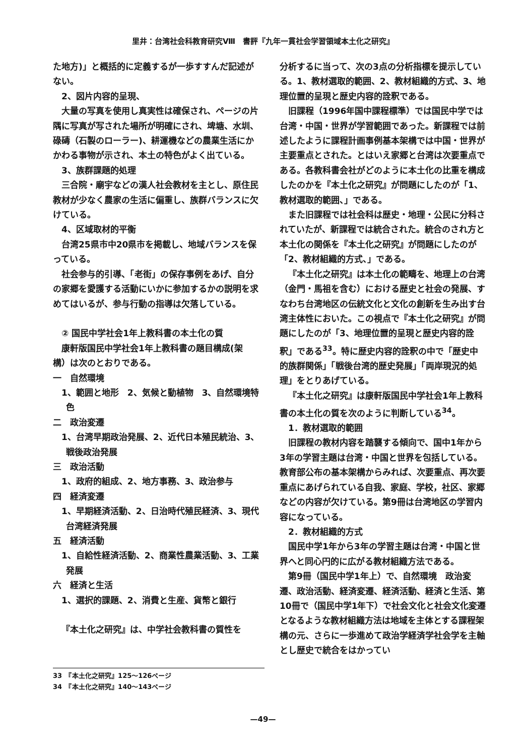里井：台湾社会科教育研究Ⅷ　書評『九年一貫社会学習領域本土化之研究』
た地方)」と概括的に定義するが一歩すすんだ記述がない。
2、図片内容的呈現、
大量の写真を使用し真実性は確保され、ページの片隅に写真が写された場所が明確にされ、埤塘、水圳、碌碡（石製のローラー)、耕運機などの農業生活にかかわる事物が示され、本土の特色がよく出ている。
3、族群課題的処理
三合院・廟宇などの漢人社会教材を主とし、原住民教材が少なく農家の生活に偏重し、族群バランスに欠けている。
4、区域取材的平衡
台湾25県市中20県市を掲載し、地域バランスを保っている。
社会参与的引導、「老街」の保存事例をあげ、自分の家郷を愛護する活動にいかに参加するかの説明を求めてはいるが、参与行動の指導は欠落している。
② 国民中学社会1年上教科書の本土化の質
康軒版国民中学社会1年上教科書の題目構成(架構）は次のとおりである。
一　自然環境
1、範囲と地形　2、気候と動植物　3、自然環境特色
二　政治変遷
1、台湾早期政治発展、2、近代日本殖民統治、3、戦後政治発展
三　政治活動
1、政府的組成、2、地方事務、3、政治参与
四　経済変遷
1、早期経済活動、2、日治時代殖民経済、3、現代台湾経済発展
五　経済活動
1、自給性経済活動、2、商業性農業活動、3、工業発展
六　経済と生活
1、選択的課題、2、消費と生産、貨幣と銀行
『本土化之研究』は、中学社会教科書の質性を
分析するに当って、次の3点の分析指標を提示している。1、教材選取的範囲、2、教材組織的方式、3、地理位置的呈現と歴史内容的詮釈である。
旧課程（1996年国中課程標準）では国民中学では台湾・中国・世界が学習範囲であった。新課程では前述したように課程計画事例基本架構では中国・世界が主要重点とされた。とはいえ家郷と台湾は次要重点である。各教科書会社がどのように本土化の比重を構成したのかを『本土化之研究』が問題にしたのが「1、教材選取的範囲、」である。
また旧課程では社会科は歴史・地理・公民に分科されていたが、新課程では統合された。統合のされ方と本土化の関係を『本土化之研究』が問題にしたのが「2、教材組織的方式、」である。
『本土化之研究』は本土化の範疇を、地理上の台湾（金門・馬祖を含む）における歴史と社会の発展、すなわち台湾地区の伝統文化と文化の創新を生み出す台湾主体性においた。この視点で『本土化之研究』が問題にしたのが「3、地理位置的呈現と歴史内容的詮釈」である<sup>33</sup>。特に歴史内容的詮釈の中で「歴史中的族群関係」「戦後台湾的歴史発展」「両岸現況的処理」をとりあげている。
『本土化之研究』は康軒版国民中学社会1年上教科書の本土化の質を次のように判断している<sup>34</sup>。
1．教材選取的範囲
旧課程の教材内容を踏襲する傾向で、国中1年から3年の学習主題は台湾・中国と世界を包括している。教育部公布の基本架構からみれば、次要重点、再次要重点にあげられている自我、家庭、学校，社区、家郷などの内容が欠けている。第9冊は台湾地区の学習内容になっている。
2．教材組織的方式
国民中学1年から3年の学習主題は台湾・中国と世界へと同心円的に広がる教材組織方法である。
第9冊（国民中学1年上）で、自然環境　政治変遷、政治活動、経済変遷、経済活動、経済と生活、第10冊で（国民中学1年下）で社会文化と社会文化変遷となるような教材組織方法は地域を主体とする課程架構の元、さらに一歩進めて政治学経済学社会学を主軸とし歴史で統合をはかってい
33　『本土化之研究』125～126ページ
34　『本土化之研究』140～143ページ
—49—